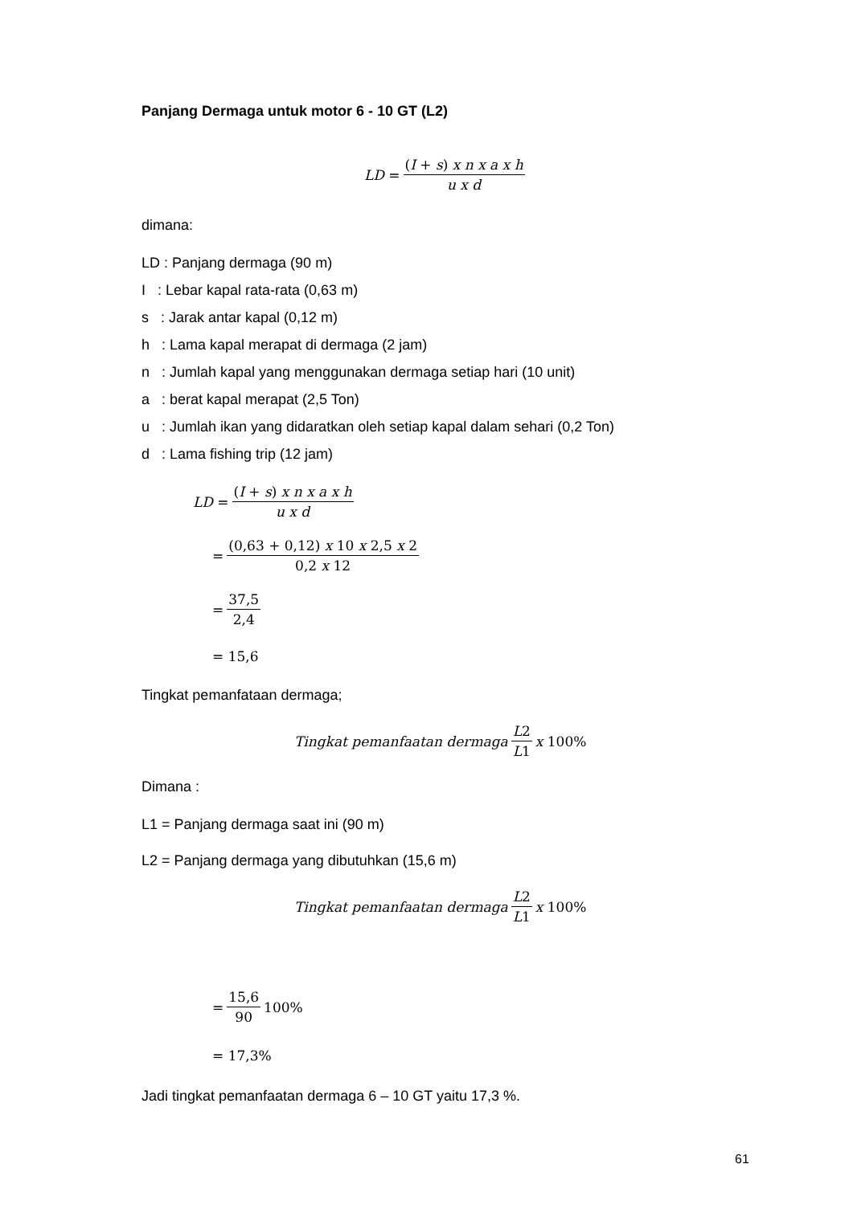Panjang Dermaga untuk motor 6 - 10 GT (L2)
LD = (I + s) x n x a x h u x d
dimana:
LD : Panjang dermaga (90 m)
I : Lebar kapal rata-rata (0,63 m)
s : Jarak antar kapal (0,12 m)
h : Lama kapal merapat di dermaga (2 jam)
n : Jumlah kapal yang menggunakan dermaga setiap hari (10 unit)
a : berat kapal merapat (2,5 Ton)
u : Jumlah ikan yang didaratkan oleh setiap kapal dalam sehari (0,2 Ton)
d : Lama fishing trip (12 jam)
LD = (I + s) x n x a x h u x d
= (0,63 + 0,12) x 10 x 2,5 x 2 0,2 x 12
= 37,5 2,4
= 15,6
Tingkat pemanfataan dermaga;
Tingkat pemanfaatan dermaga L2 L1 x 100%
Dimana :
L1 = Panjang dermaga saat ini (90 m)
L2 = Panjang dermaga yang dibutuhkan (15,6 m)
Tingkat pemanfaatan dermaga L2 L1 x 100%
= 15,6 90 100%
= 17,3%
Jadi tingkat pemanfaatan dermaga 6 – 10 GT yaitu 17,3 %.
61